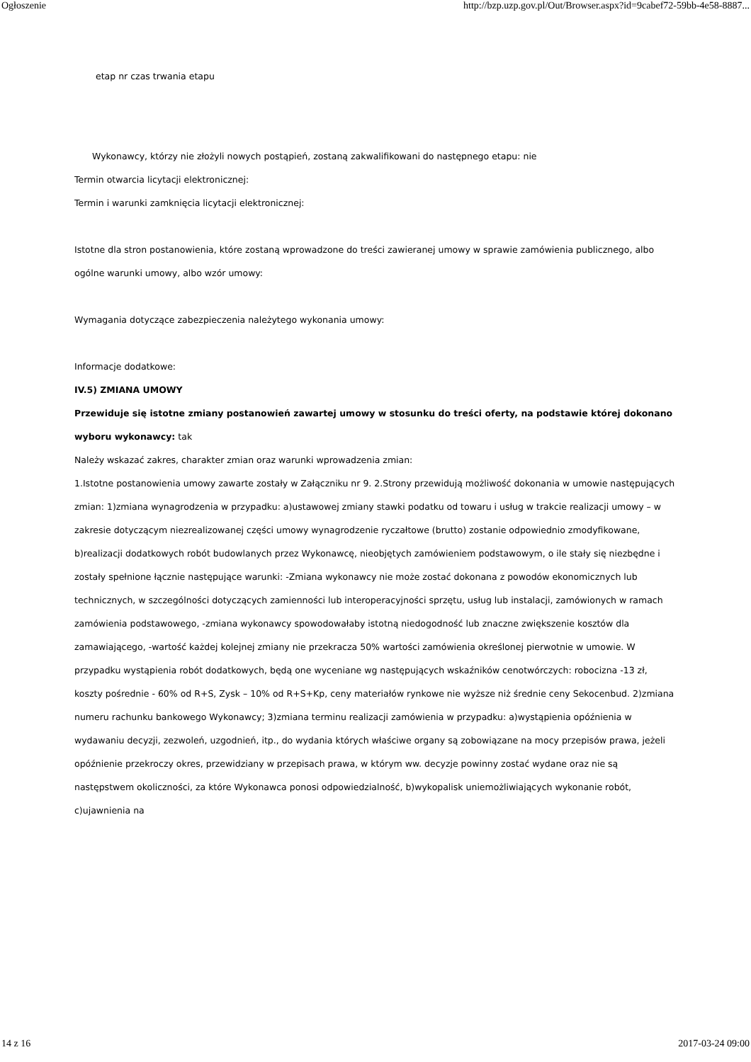Ogłoszenie http://bzp.uzp.gov.pl/Out/Browser.aspx?id=9cabef72-59bb-4e58-8887...
etap nr czas trwania etapu
Wykonawcy, którzy nie złożyli nowych postąpień, zostaną zakwalifikowani do następnego etapu: nie
Termin otwarcia licytacji elektronicznej:
Termin i warunki zamknięcia licytacji elektronicznej:
Istotne dla stron postanowienia, które zostaną wprowadzone do treści zawieranej umowy w sprawie zamówienia publicznego, albo ogólne warunki umowy, albo wzór umowy:
Wymagania dotyczące zabezpieczenia należytego wykonania umowy:
Informacje dodatkowe:
IV.5) ZMIANA UMOWY
Przewiduje się istotne zmiany postanowień zawartej umowy w stosunku do treści oferty, na podstawie której dokonano wyboru wykonawcy: tak
Należy wskazać zakres, charakter zmian oraz warunki wprowadzenia zmian:
1.Istotne postanowienia umowy zawarte zostały w Załączniku nr 9. 2.Strony przewidują możliwość dokonania w umowie następujących zmian: 1)zmiana wynagrodzenia w przypadku: a)ustawowej zmiany stawki podatku od towaru i usług w trakcie realizacji umowy – w zakresie dotyczącym niezrealizowanej części umowy wynagrodzenie ryczałtowe (brutto) zostanie odpowiednio zmodyfikowane, b)realizacji dodatkowych robót budowlanych przez Wykonawcę, nieobjętych zamówieniem podstawowym, o ile stały się niezbędne i zostały spełnione łącznie następujące warunki: -Zmiana wykonawcy nie może zostać dokonana z powodów ekonomicznych lub technicznych, w szczególności dotyczących zamienności lub interoperacyjności sprzętu, usług lub instalacji, zamówionych w ramach zamówienia podstawowego, -zmiana wykonawcy spowodowałaby istotną niedogodność lub znaczne zwiększenie kosztów dla zamawiającego, -wartość każdej kolejnej zmiany nie przekracza 50% wartości zamówienia określonej pierwotnie w umowie. W przypadku wystąpienia robót dodatkowych, będą one wyceniane wg następujących wskaźników cenotwórczych: robocizna -13 zł, koszty pośrednie - 60% od R+S, Zysk – 10% od R+S+Kp, ceny materiałów rynkowe nie wyższe niż średnie ceny Sekocenbud. 2)zmiana numeru rachunku bankowego Wykonawcy; 3)zmiana terminu realizacji zamówienia w przypadku: a)wystąpienia opóźnienia w wydawaniu decyzji, zezwoleń, uzgodnień, itp., do wydania których właściwe organy są zobowiązane na mocy przepisów prawa, jeżeli opóźnienie przekroczy okres, przewidziany w przepisach prawa, w którym ww. decyzje powinny zostać wydane oraz nie są następstwem okoliczności, za które Wykonawca ponosi odpowiedzialność, b)wykopalisk uniemożliwiających wykonanie robót, c)ujawnienia na
14 z 16 2017-03-24 09:00